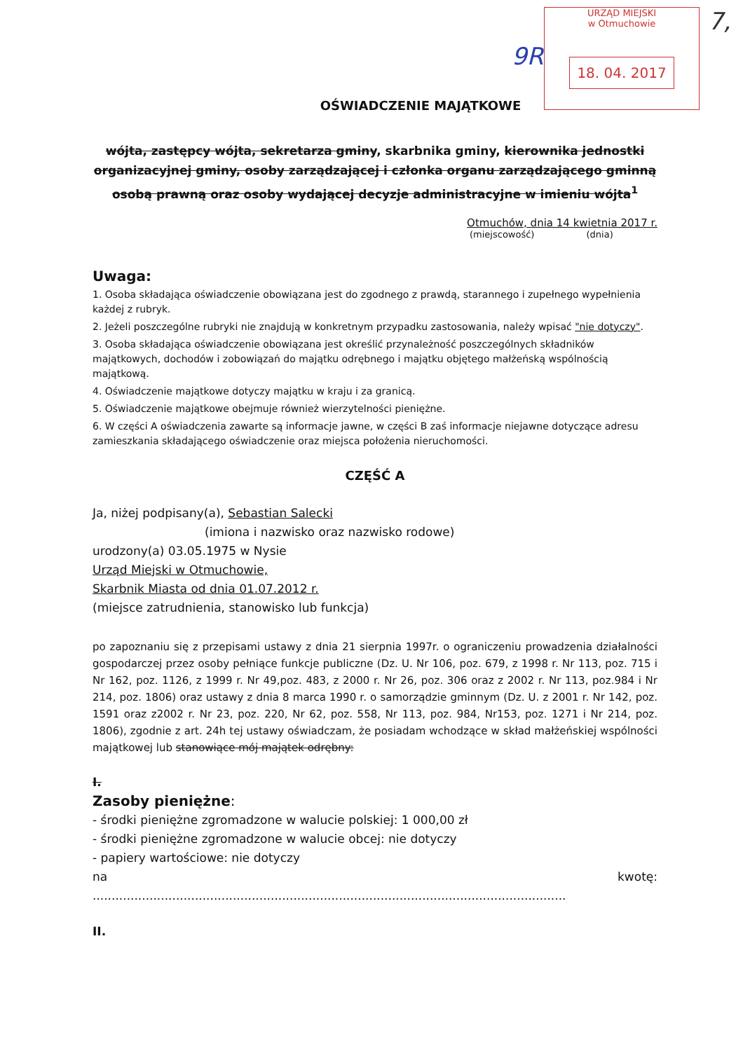URZĄD MIEJSKI
w Otmuchowie
18. 04. 2017
9R
7,
OŚWIADCZENIE MAJĄTKOWE
wójta, zastępcy wójta, sekretarza gminy, skarbnika gminy, kierownika jednostki organizacyjnej gminy, osoby zarządzającej i członka organu zarządzającego gminną osobą prawną oraz osoby wydającej decyzje administracyjne w imieniu wójta<sup>1</sup>
Otmuchów, dnia 14 kwietnia 2017 r.
(miejscowość) (dnia)
Uwaga:
1. Osoba składająca oświadczenie obowiązana jest do zgodnego z prawdą, starannego i zupełnego wypełnienia każdej z rubryk.
2. Jeżeli poszczególne rubryki nie znajdują w konkretnym przypadku zastosowania, należy wpisać "nie dotyczy".
3. Osoba składająca oświadczenie obowiązana jest określić przynależność poszczególnych składników majątkowych, dochodów i zobowiązań do majątku odrębnego i majątku objętego małżeńską wspólnością majątkową.
4. Oświadczenie majątkowe dotyczy majątku w kraju i za granicą.
5. Oświadczenie majątkowe obejmuje również wierzytelności pieniężne.
6. W części A oświadczenia zawarte są informacje jawne, w części B zaś informacje niejawne dotyczące adresu zamieszkania składającego oświadczenie oraz miejsca położenia nieruchomości.
CZĘŚĆ A
Ja, niżej podpisany(a), Sebastian Salecki
(imiona i nazwisko oraz nazwisko rodowe)
urodzony(a) 03.05.1975 w Nysie
Urząd Miejski w Otmuchowie,
Skarbnik Miasta od dnia 01.07.2012 r.
(miejsce zatrudnienia, stanowisko lub funkcja)
po zapoznaniu się z przepisami ustawy z dnia 21 sierpnia 1997r. o ograniczeniu prowadzenia działalności gospodarczej przez osoby pełniące funkcje publiczne (Dz. U. Nr 106, poz. 679, z 1998 r. Nr 113, poz. 715 i Nr 162, poz. 1126, z 1999 r. Nr 49,poz. 483, z 2000 r. Nr 26, poz. 306 oraz z 2002 r. Nr 113, poz.984 i Nr 214, poz. 1806) oraz ustawy z dnia 8 marca 1990 r. o samorządzie gminnym (Dz. U. z 2001 r. Nr 142, poz. 1591 oraz z2002 r. Nr 23, poz. 220, Nr 62, poz. 558, Nr 113, poz. 984, Nr153, poz. 1271 i Nr 214, poz. 1806), zgodnie z art. 24h tej ustawy oświadczam, że posiadam wchodzące w skład małżeńskiej wspólności majątkowej lub stanowiące mój majątek odrębny:
I.
Zasoby pieniężne:
- środki pieniężne zgromadzone w walucie polskiej: 1 000,00 zł
- środki pieniężne zgromadzone w walucie obcej: nie dotyczy
- papiery wartościowe: nie dotyczy
na kwotę:
.............................................................................................................................
II.